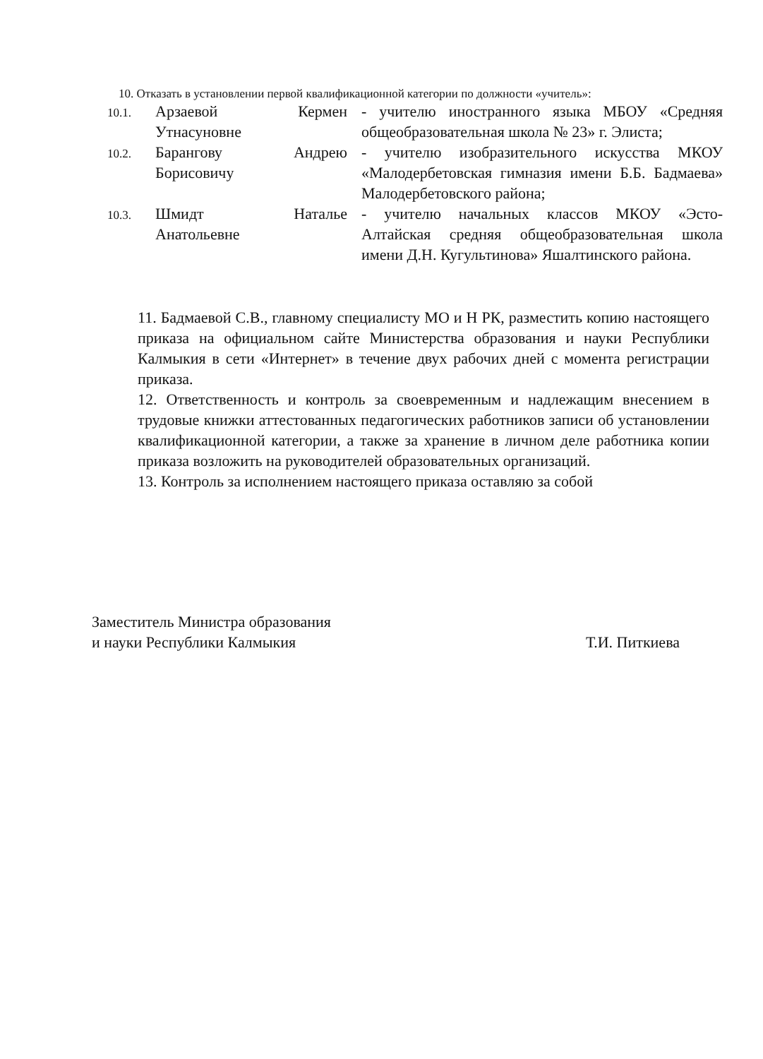10. Отказать в установлении первой квалификационной категории по должности «учитель»:
| 10.1. | Арзаевой Кермен Утнасуновне | - учителю иностранного языка МБОУ «Средняя общеобразовательная школа № 23» г. Элиста; |
| 10.2. | Барангову Андрею Борисовичу | - учителю изобразительного искусства МКОУ «Малодербетовская гимназия имени Б.Б. Бадмаева» Малодербетовского района; |
| 10.3. | Шмидт Наталье Анатольевне | - учителю начальных классов МКОУ «Эсто-Алтайская средняя общеобразовательная школа имени Д.Н. Кугультинова» Яшалтинского района. |
11. Бадмаевой С.В., главному специалисту МО и Н РК, разместить копию настоящего приказа на официальном сайте Министерства образования и науки Республики Калмыкия в сети «Интернет» в течение двух рабочих дней с момента регистрации приказа.
12. Ответственность и контроль за своевременным и надлежащим внесением в трудовые книжки аттестованных педагогических работников записи об установлении квалификационной категории, а также за хранение в личном деле работника копии приказа возложить на руководителей образовательных организаций.
13. Контроль за исполнением настоящего приказа оставляю за собой
Заместитель Министра образования
и науки Республики Калмыкия
Т.И. Питкиева